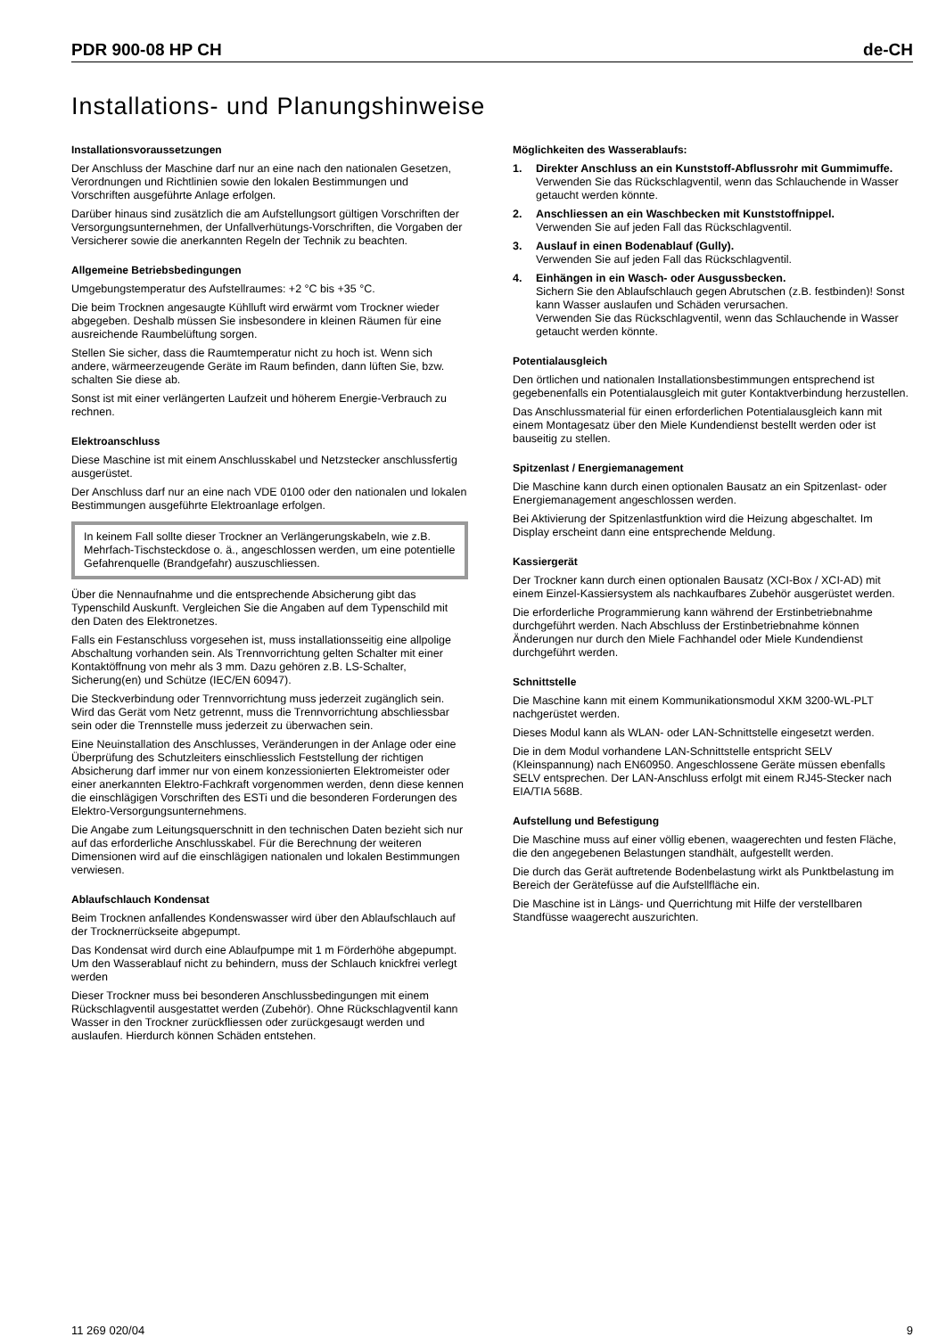PDR 900-08 HP CH de-CH
Installations- und Planungshinweise
Installationsvoraussetzungen
Der Anschluss der Maschine darf nur an eine nach den nationalen Gesetzen, Verordnungen und Richtlinien sowie den lokalen Bestimmungen und Vorschriften ausgeführte Anlage erfolgen.
Darüber hinaus sind zusätzlich die am Aufstellungsort gültigen Vorschriften der Versorgungsunternehmen, der Unfallverhütungs-Vorschriften, die Vorgaben der Versicherer sowie die anerkannten Regeln der Technik zu beachten.
Allgemeine Betriebsbedingungen
Umgebungstemperatur des Aufstellraumes: +2 °C bis +35 °C.
Die beim Trocknen angesaugte Kühlluft wird erwärmt vom Trockner wieder abgegeben. Deshalb müssen Sie insbesondere in kleinen Räumen für eine ausreichende Raumbelüftung sorgen.
Stellen Sie sicher, dass die Raumtemperatur nicht zu hoch ist. Wenn sich andere, wärmeerzeugende Geräte im Raum befinden, dann lüften Sie, bzw. schalten Sie diese ab.
Sonst ist mit einer verlängerten Laufzeit und höherem Energie-Verbrauch zu rechnen.
Elektroanschluss
Diese Maschine ist mit einem Anschlusskabel und Netzstecker anschlussfertig ausgerüstet.
Der Anschluss darf nur an eine nach VDE 0100 oder den nationalen und lokalen Bestimmungen ausgeführte Elektroanlage erfolgen.
In keinem Fall sollte dieser Trockner an Verlängerungskabeln, wie z.B. Mehrfach-Tischsteckdose o. ä., angeschlossen werden, um eine potentielle Gefahrenquelle (Brandgefahr) auszuschliessen.
Über die Nennaufnahme und die entsprechende Absicherung gibt das Typenschild Auskunft. Vergleichen Sie die Angaben auf dem Typenschild mit den Daten des Elektronetzes.
Falls ein Festanschluss vorgesehen ist, muss installationsseitig eine allpolige Abschaltung vorhanden sein. Als Trennvorrichtung gelten Schalter mit einer Kontaktöffnung von mehr als 3 mm. Dazu gehören z.B. LS-Schalter, Sicherung(en) und Schütze (IEC/EN 60947).
Die Steckverbindung oder Trennvorrichtung muss jederzeit zugänglich sein. Wird das Gerät vom Netz getrennt, muss die Trennvorrichtung abschliessbar sein oder die Trennstelle muss jederzeit zu überwachen sein.
Eine Neuinstallation des Anschlusses, Veränderungen in der Anlage oder eine Überprüfung des Schutzleiters einschliesslich Feststellung der richtigen Absicherung darf immer nur von einem konzessionierten Elektromeister oder einer anerkannten Elektro-Fachkraft vorgenommen werden, denn diese kennen die einschlägigen Vorschriften des ESTi und die besonderen Forderungen des Elektro-Versorgungsunternehmens.
Die Angabe zum Leitungsquerschnitt in den technischen Daten bezieht sich nur auf das erforderliche Anschlusskabel. Für die Berechnung der weiteren Dimensionen wird auf die einschlägigen nationalen und lokalen Bestimmungen verwiesen.
Ablaufschlauch Kondensat
Beim Trocknen anfallendes Kondenswasser wird über den Ablaufschlauch auf der Trocknerrückseite abgepumpt.
Das Kondensat wird durch eine Ablaufpumpe mit 1 m Förderhöhe abgepumpt. Um den Wasserablauf nicht zu behindern, muss der Schlauch knickfrei verlegt werden
Dieser Trockner muss bei besonderen Anschlussbedingungen mit einem Rückschlagventil ausgestattet werden (Zubehör). Ohne Rückschlagventil kann Wasser in den Trockner zurückfliessen oder zurückgesaugt werden und auslaufen. Hierdurch können Schäden entstehen.
Möglichkeiten des Wasserablaufs:
1. Direkter Anschluss an ein Kunststoff-Abflussrohr mit Gummimuffe.
Verwenden Sie das Rückschlagventil, wenn das Schlauchende in Wasser getaucht werden könnte.
2. Anschliessen an ein Waschbecken mit Kunststoffnippel.
Verwenden Sie auf jeden Fall das Rückschlagventil.
3. Auslauf in einen Bodenablauf (Gully).
Verwenden Sie auf jeden Fall das Rückschlagventil.
4. Einhängen in ein Wasch- oder Ausgussbecken.
Sichern Sie den Ablaufschlauch gegen Abrutschen (z.B. festbinden)! Sonst kann Wasser auslaufen und Schäden verursachen.
Verwenden Sie das Rückschlagventil, wenn das Schlauchende in Wasser getaucht werden könnte.
Potentialausgleich
Den örtlichen und nationalen Installationsbestimmungen entsprechend ist gegebenenfalls ein Potentialausgleich mit guter Kontaktverbindung herzustellen.
Das Anschlussmaterial für einen erforderlichen Potentialausgleich kann mit einem Montagesatz über den Miele Kundendienst bestellt werden oder ist bauseitig zu stellen.
Spitzenlast / Energiemanagement
Die Maschine kann durch einen optionalen Bausatz an ein Spitzenlast- oder Energiemanagement angeschlossen werden.
Bei Aktivierung der Spitzenlastfunktion wird die Heizung abgeschaltet. Im Display erscheint dann eine entsprechende Meldung.
Kassiergerät
Der Trockner kann durch einen optionalen Bausatz (XCI-Box / XCI-AD) mit einem Einzel-Kassiersystem als nachkaufbares Zubehör ausgerüstet werden.
Die erforderliche Programmierung kann während der Erstinbetriebnahme durchgeführt werden. Nach Abschluss der Erstinbetriebnahme können Änderungen nur durch den Miele Fachhandel oder Miele Kundendienst durchgeführt werden.
Schnittstelle
Die Maschine kann mit einem Kommunikationsmodul XKM 3200-WL-PLT nachgerüstet werden.
Dieses Modul kann als WLAN- oder LAN-Schnittstelle eingesetzt werden.
Die in dem Modul vorhandene LAN-Schnittstelle entspricht SELV (Kleinspannung) nach EN60950. Angeschlossene Geräte müssen ebenfalls SELV entsprechen. Der LAN-Anschluss erfolgt mit einem RJ45-Stecker nach EIA/TIA 568B.
Aufstellung und Befestigung
Die Maschine muss auf einer völlig ebenen, waagerechten und festen Fläche, die den angegebenen Belastungen standhält, aufgestellt werden.
Die durch das Gerät auftretende Bodenbelastung wirkt als Punktbelastung im Bereich der Gerätefüsse auf die Aufstellfläche ein.
Die Maschine ist in Längs- und Querrichtung mit Hilfe der verstellbaren Standfüsse waagerecht auszurichten.
11 269 020/04 9